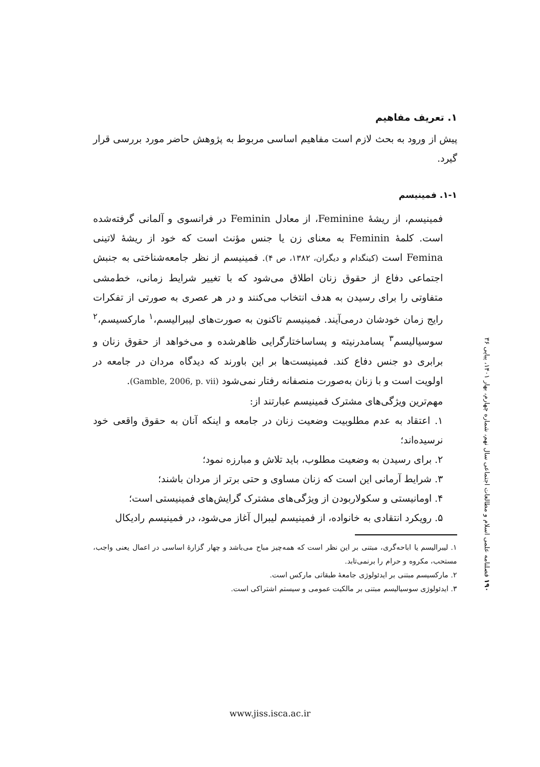۱. تعریف مفاهیم
پیش از ورود به بحث لازم است مفاهیم اساسی مربوط به پژوهش حاضر مورد بررسی قرار گیرد.
۱-۱. فمینیسم
فمینیسم، از ریشهٔ Feminine، از معادل Feminin در فرانسوی و آلمانی گرفته‌شده است. کلمهٔ Feminin به معنای زن یا جنس مؤنث است که خود از ریشهٔ لاتینی Femina است (کینگدام و دیگران، ۱۳۸۲، ص ۴). فمینیسم از نظر جامعه‌شناختی به جنبش اجتماعی دفاع از حقوق زنان اطلاق می‌شود که با تغییر شرایط زمانی، خط‌مشی متفاوتی را برای رسیدن به هدف انتخاب می‌کنند و در هر عصری به صورتی از تفکرات رایج زمان خودشان درمی‌آیند. فمینیسم تاکنون به صورت‌های لیبرالیسم،<sup>۱</sup> مارکسیسم،<sup>۲</sup> سوسیالیسم<sup>۳</sup> پسامدرنیته و پساساختارگرایی ظاهرشده و می‌خواهد از حقوق زنان و برابری دو جنس دفاع کند. فمینیست‌ها بر این باورند که دیدگاه مردان در جامعه در اولویت است و با زنان به‌صورت منصفانه رفتار نمی‌شود (Gamble, 2006, p. vii).
مهم‌ترین ویژگی‌های مشترک فمینیسم عبارتند از:
۱. اعتقاد به عدم مطلوبیت وضعیت زنان در جامعه و اینکه آنان به حقوق واقعی خود نرسیده‌اند؛
۲. برای رسیدن به وضعیت مطلوب، باید تلاش و مبارزه نمود؛
۳. شرایط آرمانی این است که زنان مساوی و حتی برتر از مردان باشند؛
۴. اومانیستی و سکولاربودن از ویژگی‌های مشترک گرایش‌های فمینیستی است؛
۵. رویکرد انتقادی به خانواده، از فمینیسم لیبرال آغاز می‌شود، در فمینیسم رادیکال
۱. لیبرالیسم یا اباحه‌گری، مبتنی بر این نظر است که همه‌چیز مباح می‌باشد و چهار گزارهٔ اساسی در اعمال یعنی واجب، مستحب، مکروه و حرام را برنمی‌تابد.
۲. مارکسیسم مبتنی بر ایدئولوژی جامعهٔ طبقاتی مارکس است.
۳. ایدئولوژی سوسیالیسم مبتنی بر مالکیت عمومی و سیستم اشتراکی است.
۱۹۰ فصلنامه علمی اسلام و مطالعات اجتماعی سال نهم، شماره چهارم، بهار ۱۴۰۱، پیاپی ۳۶
www.jiss.isca.ac.ir